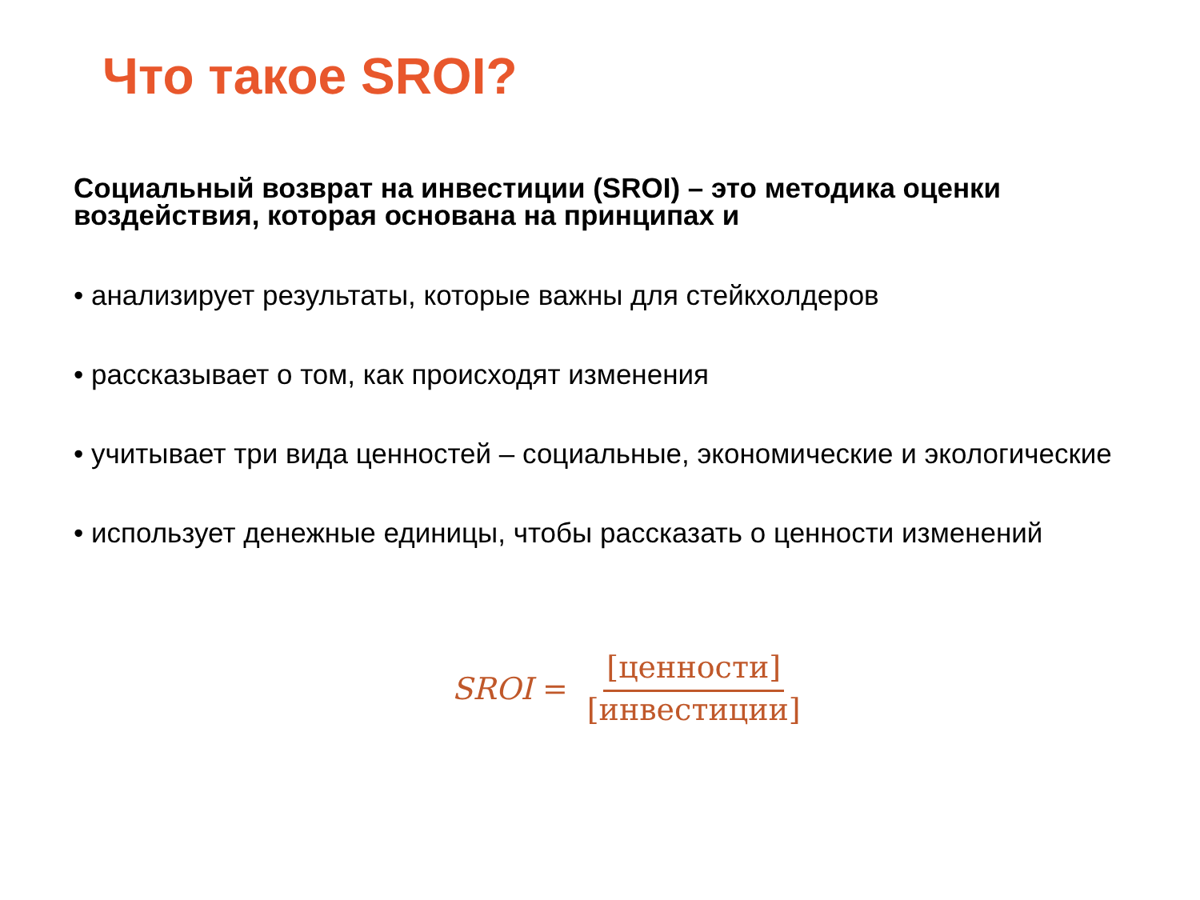Что такое SROI?
Социальный возврат на инвестиции (SROI) – это методика оценки воздействия, которая основана на принципах и
• анализирует результаты, которые важны для стейкхолдеров
• рассказывает о том, как происходят изменения
• учитывает три вида ценностей – социальные, экономические и экологические
• использует денежные единицы, чтобы рассказать о ценности изменений
SROI = [ценности] [инвестиции]